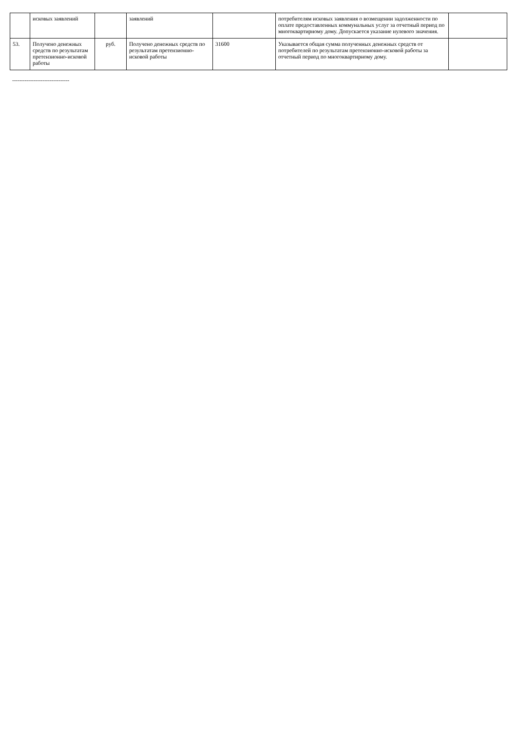| | исковых заявлений | | заявлений | | потребителям исковых заявления о возмещении задолженности по оплате предоставленных коммунальных услуг за отчетный период по многоквартирному дому. Допускается указание нулевого значения. | |
| 53. | Получено денежных средств по результатам претензионно-исковой работы | руб. | Получено денежных средств по результатам претензионно-исковой работы | 31600 | Указывается общая сумма полученных денежных средств от потребителей по результатам претензионно-исковой работы за отчетный период по многоквартирному дому. | |
--------------------------------